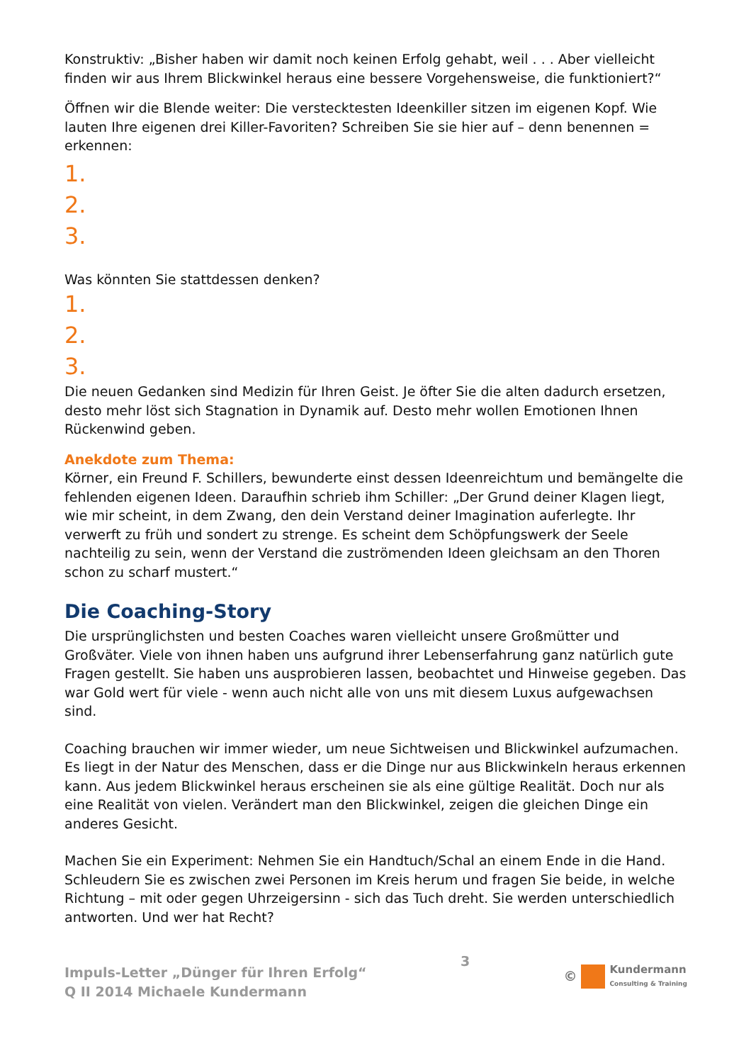Konstruktiv: „Bisher haben wir damit noch keinen Erfolg gehabt, weil . . . Aber vielleicht finden wir aus Ihrem Blickwinkel heraus eine bessere Vorgehensweise, die funktioniert?“
Öffnen wir die Blende weiter: Die verstecktesten Ideenkiller sitzen im eigenen Kopf. Wie lauten Ihre eigenen drei Killer-Favoriten? Schreiben Sie sie hier auf – denn benennen = erkennen:
1.
2.
3.
Was könnten Sie stattdessen denken?
1.
2.
3.
Die neuen Gedanken sind Medizin für Ihren Geist. Je öfter Sie die alten dadurch ersetzen, desto mehr löst sich Stagnation in Dynamik auf. Desto mehr wollen Emotionen Ihnen Rückenwind geben.
Anekdote zum Thema:
Körner, ein Freund F. Schillers, bewunderte einst dessen Ideenreichtum und bemängelte die fehlenden eigenen Ideen. Daraufhin schrieb ihm Schiller: „Der Grund deiner Klagen liegt, wie mir scheint, in dem Zwang, den dein Verstand deiner Imagination auferlegte. Ihr verwerft zu früh und sondert zu strenge. Es scheint dem Schöpfungswerk der Seele nachteilig zu sein, wenn der Verstand die zuströmenden Ideen gleichsam an den Thoren schon zu scharf mustert.“
Die Coaching-Story
Die ursprünglichsten und besten Coaches waren vielleicht unsere Großmütter und Großväter. Viele von ihnen haben uns aufgrund ihrer Lebenserfahrung ganz natürlich gute Fragen gestellt. Sie haben uns ausprobieren lassen, beobachtet und Hinweise gegeben. Das war Gold wert für viele - wenn auch nicht alle von uns mit diesem Luxus aufgewachsen sind.
Coaching brauchen wir immer wieder, um neue Sichtweisen und Blickwinkel aufzumachen. Es liegt in der Natur des Menschen, dass er die Dinge nur aus Blickwinkeln heraus erkennen kann. Aus jedem Blickwinkel heraus erscheinen sie als eine gültige Realität. Doch nur als eine Realität von vielen. Verändert man den Blickwinkel, zeigen die gleichen Dinge ein anderes Gesicht.
Machen Sie ein Experiment: Nehmen Sie ein Handtuch/Schal an einem Ende in die Hand. Schleudern Sie es zwischen zwei Personen im Kreis herum und fragen Sie beide, in welche Richtung – mit oder gegen Uhrzeigersinn - sich das Tuch dreht. Sie werden unterschiedlich antworten. Und wer hat Recht?
Impuls-Letter „Dünger für Ihren Erfolg“
Q II 2014 Michaele Kundermann
3 ©
Kundermann
Consulting & Training